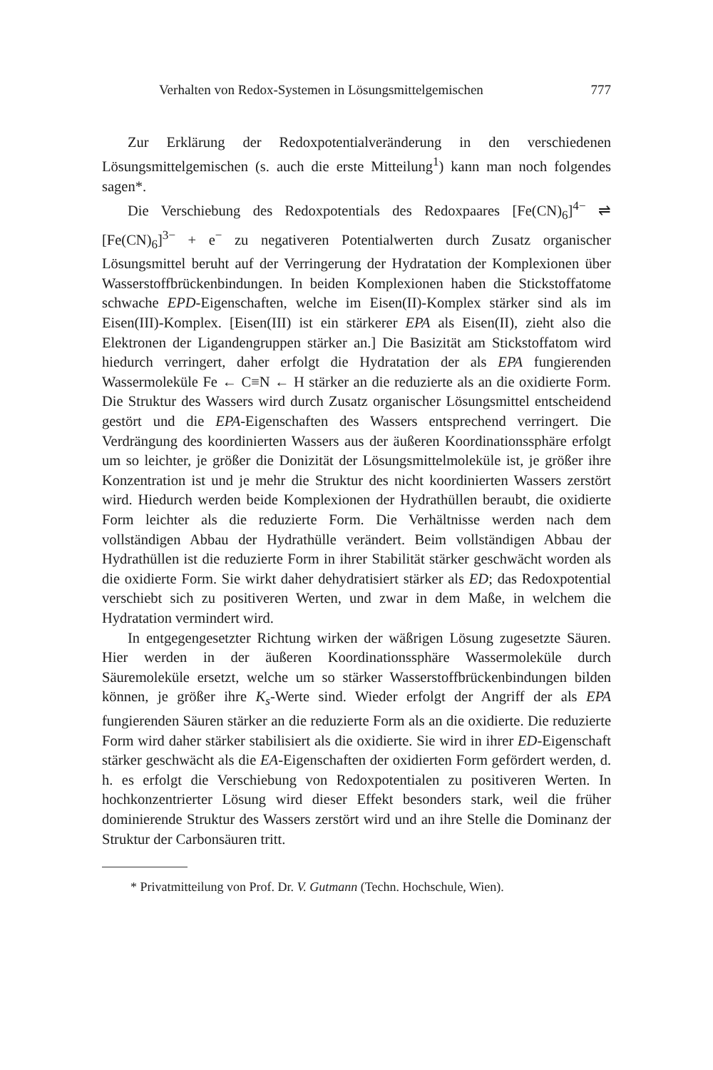Verhalten von Redox-Systemen in Lösungsmittelgemischen 777
Zur Erklärung der Redoxpotentialveränderung in den verschiedenen Lösungsmittelgemischen (s. auch die erste Mitteilung<sup>1</sup>) kann man noch folgendes sagen*.
Die Verschiebung des Redoxpotentials des Redoxpaares [Fe(CN)<sub>6</sub>]<sup>4−</sup> ⇌ [Fe(CN)<sub>6</sub>]<sup>3−</sup> + e<sup>−</sup> zu negativeren Potentialwerten durch Zusatz organischer Lösungsmittel beruht auf der Verringerung der Hydratation der Komplexionen über Wasserstoffbrückenbindungen. In beiden Komplexionen haben die Stickstoffatome schwache EPD-Eigenschaften, welche im Eisen(II)-Komplex stärker sind als im Eisen(III)-Komplex. [Eisen(III) ist ein stärkerer EPA als Eisen(II), zieht also die Elektronen der Ligandengruppen stärker an.] Die Basizität am Stickstoffatom wird hiedurch verringert, daher erfolgt die Hydratation der als EPA fungierenden Wassermoleküle Fe ← C≡N ← H stärker an die reduzierte als an die oxidierte Form. Die Struktur des Wassers wird durch Zusatz organischer Lösungsmittel entscheidend gestört und die EPA-Eigenschaften des Wassers entsprechend verringert. Die Verdrängung des koordinierten Wassers aus der äußeren Koordinationssphäre erfolgt um so leichter, je größer die Donizität der Lösungsmittelmoleküle ist, je größer ihre Konzentration ist und je mehr die Struktur des nicht koordinierten Wassers zerstört wird. Hiedurch werden beide Komplexionen der Hydrathüllen beraubt, die oxidierte Form leichter als die reduzierte Form. Die Verhältnisse werden nach dem vollständigen Abbau der Hydrathülle verändert. Beim vollständigen Abbau der Hydrathüllen ist die reduzierte Form in ihrer Stabilität stärker geschwächt worden als die oxidierte Form. Sie wirkt daher dehydratisiert stärker als ED; das Redoxpotential verschiebt sich zu positiveren Werten, und zwar in dem Maße, in welchem die Hydratation vermindert wird.
In entgegengesetzter Richtung wirken der wäßrigen Lösung zugesetzte Säuren. Hier werden in der äußeren Koordinationssphäre Wassermoleküle durch Säuremoleküle ersetzt, welche um so stärker Wasserstoffbrückenbindungen bilden können, je größer ihre K<sub>s</sub>-Werte sind. Wieder erfolgt der Angriff der als EPA fungierenden Säuren stärker an die reduzierte Form als an die oxidierte. Die reduzierte Form wird daher stärker stabilisiert als die oxidierte. Sie wird in ihrer ED-Eigenschaft stärker geschwächt als die EA-Eigenschaften der oxidierten Form gefördert werden, d. h. es erfolgt die Verschiebung von Redoxpotentialen zu positiveren Werten. In hochkonzentrierter Lösung wird dieser Effekt besonders stark, weil die früher dominierende Struktur des Wassers zerstört wird und an ihre Stelle die Dominanz der Struktur der Carbonsäuren tritt.
* Privatmitteilung von Prof. Dr. V. Gutmann (Techn. Hochschule, Wien).